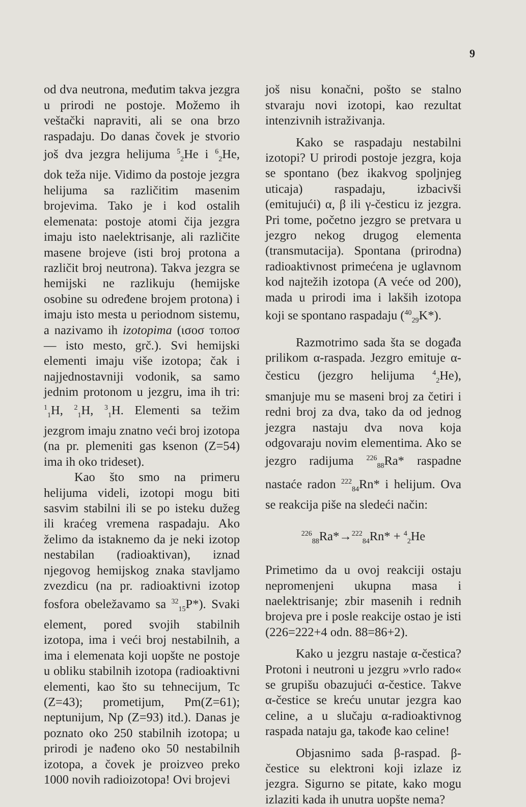9
od dva neutrona, međutim takva jezgra u prirodi ne postoje. Možemo ih veštački napraviti, ali se ona brzo raspadaju. Do danas čovek je stvorio još dva jezgra helijuma <sup>5</sup><sub>2</sub>He i <sup>6</sup><sub>2</sub>He, dok teža nije. Vidimo da postoje jezgra helijuma sa različitim masenim brojevima. Tako je i kod ostalih elemenata: postoje atomi čija jezgra imaju isto naelektrisanje, ali različite masene brojeve (isti broj protona a različit broj neutrona). Takva jezgra se hemijski ne razlikuju (hemijske osobine su određene brojem protona) i imaju isto mesta u periodnom sistemu, a nazivamo ih izotopima (ισοσ τοποσ — isto mesto, grč.). Svi hemijski elementi imaju više izotopa; čak i najjednostavniji vodonik, sa samo jednim protonom u jezgru, ima ih tri: <sup>1</sup><sub>1</sub>H, <sup>2</sup><sub>1</sub>H, <sup>3</sup><sub>1</sub>H. Elementi sa težim jezgrom imaju znatno veći broj izotopa (na pr. plemeniti gas ksenon (Z=54) ima ih oko trideset).
Kao što smo na primeru helijuma videli, izotopi mogu biti sasvim stabilni ili se po isteku dužeg ili kraćeg vremena raspadaju. Ako želimo da istaknemo da je neki izotop nestabilan (radioaktivan), iznad njegovog hemijskog znaka stavljamo zvezdicu (na pr. radioaktivni izotop fosfora obeležavamo sa <sup>32</sup><sub>15</sub>P*). Svaki element, pored svojih stabilnih izotopa, ima i veći broj nestabilnih, a ima i elemenata koji uopšte ne postoje u obliku stabilnih izotopa (radioaktivni elementi, kao što su tehnecijum, Tc (Z=43); prometijum, Pm(Z=61); neptunijum, Np (Z=93) itd.). Danas je poznato oko 250 stabilnih izotopa; u prirodi je nađeno oko 50 nestabilnih izotopa, a čovek je proizveo preko 1000 novih radioizotopa! Ovi brojevi
još nisu konačni, pošto se stalno stvaraju novi izotopi, kao rezultat intenzivnih istraživanja.
Kako se raspadaju nestabilni izotopi? U prirodi postoje jezgra, koja se spontano (bez ikakvog spoljnjeg uticaja) raspadaju, izbacivši (emitujući) α, β ili γ-česticu iz jezgra. Pri tome, početno jezgro se pretvara u jezgro nekog drugog elementa (transmutacija). Spontana (prirodna) radioaktivnost primećena je uglavnom kod najtežih izotopa (A veće od 200), mada u prirodi ima i lakših izotopa koji se spontano raspadaju (<sup>40</sup><sub>29</sub>K*).
Razmotrimo sada šta se događa prilikom α-raspada. Jezgro emituje α-česticu (jezgro helijuma <sup>4</sup><sub>2</sub>He), smanjuje mu se maseni broj za četiri i redni broj za dva, tako da od jednog jezgra nastaju dva nova koja odgovaraju novim elementima. Ako se jezgro radijuma <sup>226</sup><sub>88</sub>Ra* raspadne nastaće radon <sup>222</sup><sub>84</sub>Rn* i helijum. Ova se reakcija piše na sledeći način:
<sup>226</sup> <sub>88</sub>Ra*→<sup>222</sup><sub>84</sub>Rn* + <sup>4</sup><sub>2</sub>He
Primetimo da u ovoj reakciji ostaju nepromenjeni ukupna masa i naelektrisanje; zbir masenih i rednih brojeva pre i posle reakcije ostao je isti (226=222+4 odn. 88=86+2).
Kako u jezgru nastaje α-čestica? Protoni i neutroni u jezgru »vrlo rado« se grupišu obazujući α-čestice. Takve α-čestice se kreću unutar jezgra kao celine, a u slučaju α-radioaktivnog raspada nataju ga, takođe kao celine!
Objasnimo sada β-raspad. β-čestice su elektroni koji izlaze iz jezgra. Sigurno se pitate, kako mogu izlaziti kada ih unutra uopšte nema?